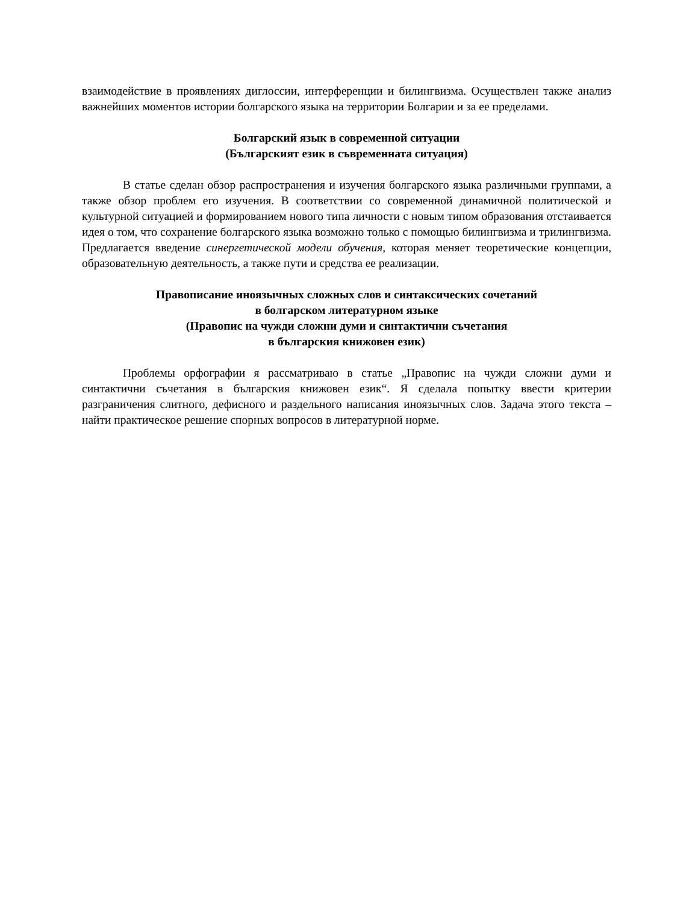взаимодействие в проявлениях диглоссии, интерференции и билингвизма. Осуществлен также анализ важнейших моментов истории болгарского языка на территории Болгарии и за ее пределами.
Болгарский язык в современной ситуации
(Българският език в съвременната ситуация)
В статье сделан обзор распространения и изучения болгарского языка различными группами, а также обзор проблем его изучения. В соответствии со современной динамичной политической и культурной ситуацией и формированием нового типа личности с новым типом образования отстаивается идея о том, что сохранение болгарского языка возможно только с помощью билингвизма и трилингвизма. Предлагается введение синергетической модели обучения, которая меняет теоретические концепции, образовательную деятельность, а также пути и средства ее реализации.
Правописание иноязычных сложных слов и синтаксических сочетаний
в болгарском литературном языке
(Правопис на чужди сложни думи и синтактични съчетания
в българския книжовен език)
Проблемы орфографии я рассматриваю в статье „Правопис на чужди сложни думи и синтактични съчетания в българския книжовен език“. Я сделала попытку ввести критерии разграничения слитного, дефисного и раздельного написания иноязычных слов. Задача этого текста – найти практическое решение спорных вопросов в литературной норме.